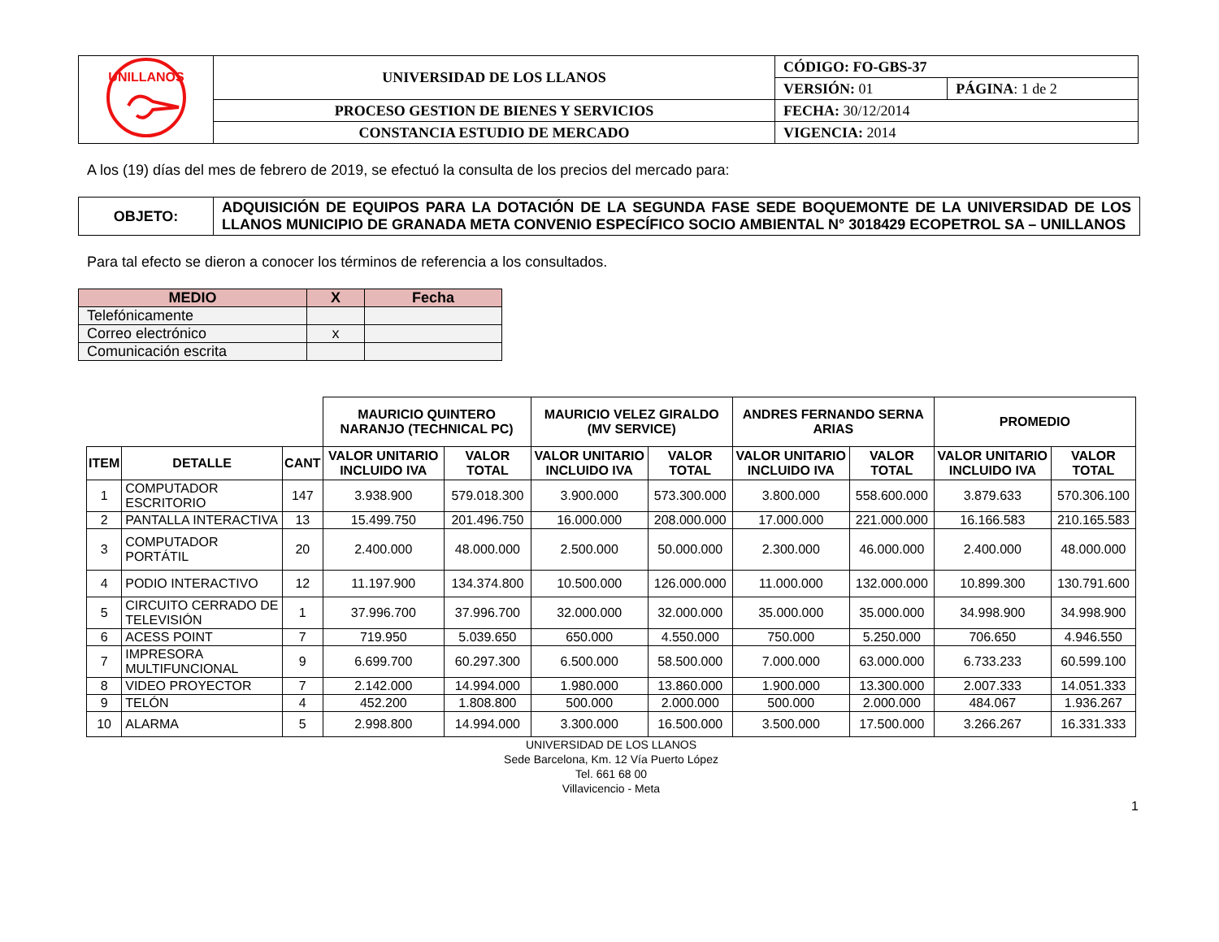| UNILLANOS | UNIVERSIDAD DE LOS LLANOS | CÓDIGO: FO-GBS-37 | |
| | | VERSIÓN: 01 | PÁGINA : 1 de 2 |
| | PROCESO GESTION DE BIENES Y SERVICIOS | FECHA: 30/12/2014 | |
| | CONSTANCIA ESTUDIO DE MERCADO | VIGENCIA: 2014 | |
A los (19) días del mes de febrero de 2019, se efectuó la consulta de los precios del mercado para:
| OBJETO: | ADQUISICIÓN DE EQUIPOS PARA LA DOTACIÓN DE LA SEGUNDA FASE SEDE BOQUEMONTE DE LA UNIVERSIDAD DE LOS LLANOS MUNICIPIO DE GRANADA META CONVENIO ESPECÍFICO SOCIO AMBIENTAL N° 3018429 ECOPETROL SA – UNILLANOS |
Para tal efecto se dieron a conocer los términos de referencia a los consultados.
| MEDIO | X | Fecha |
| --- | --- | --- |
| Telefónicamente | | |
| Correo electrónico | x | |
| Comunicación escrita | | |
| | | | MAURICIO QUINTERO NARANJO (TECHNICAL PC) | | MAURICIO VELEZ GIRALDO (MV SERVICE) | | ANDRES FERNANDO SERNA ARIAS | | PROMEDIO | |
| --- | --- | --- | --- | --- | --- | --- | --- | --- | --- | --- |
| ITEM | DETALLE | CANT | VALOR UNITARIO INCLUIDO IVA | VALOR TOTAL | VALOR UNITARIO INCLUIDO IVA | VALOR TOTAL | VALOR UNITARIO INCLUIDO IVA | VALOR TOTAL | VALOR UNITARIO INCLUIDO IVA | VALOR TOTAL |
| 1 | COMPUTADOR ESCRITORIO | 147 | 3.938.900 | 579.018.300 | 3.900.000 | 573.300.000 | 3.800.000 | 558.600.000 | 3.879.633 | 570.306.100 |
| 2 | PANTALLA INTERACTIVA | 13 | 15.499.750 | 201.496.750 | 16.000.000 | 208.000.000 | 17.000.000 | 221.000.000 | 16.166.583 | 210.165.583 |
| 3 | COMPUTADOR PORTÁTIL | 20 | 2.400.000 | 48.000.000 | 2.500.000 | 50.000.000 | 2.300.000 | 46.000.000 | 2.400.000 | 48.000.000 |
| 4 | PODIO INTERACTIVO | 12 | 11.197.900 | 134.374.800 | 10.500.000 | 126.000.000 | 11.000.000 | 132.000.000 | 10.899.300 | 130.791.600 |
| 5 | CIRCUITO CERRADO DE TELEVISIÓN | 1 | 37.996.700 | 37.996.700 | 32.000.000 | 32.000.000 | 35.000.000 | 35.000.000 | 34.998.900 | 34.998.900 |
| 6 | ACESS POINT | 7 | 719.950 | 5.039.650 | 650.000 | 4.550.000 | 750.000 | 5.250.000 | 706.650 | 4.946.550 |
| 7 | IMPRESORA MULTIFUNCIONAL | 9 | 6.699.700 | 60.297.300 | 6.500.000 | 58.500.000 | 7.000.000 | 63.000.000 | 6.733.233 | 60.599.100 |
| 8 | VIDEO PROYECTOR | 7 | 2.142.000 | 14.994.000 | 1.980.000 | 13.860.000 | 1.900.000 | 13.300.000 | 2.007.333 | 14.051.333 |
| 9 | TELÓN | 4 | 452.200 | 1.808.800 | 500.000 | 2.000.000 | 500.000 | 2.000.000 | 484.067 | 1.936.267 |
| 10 | ALARMA | 5 | 2.998.800 | 14.994.000 | 3.300.000 | 16.500.000 | 3.500.000 | 17.500.000 | 3.266.267 | 16.331.333 |
UNIVERSIDAD DE LOS LLANOS
Sede Barcelona, Km. 12 Vía Puerto López
Tel. 661 68 00
Villavicencio - Meta
1